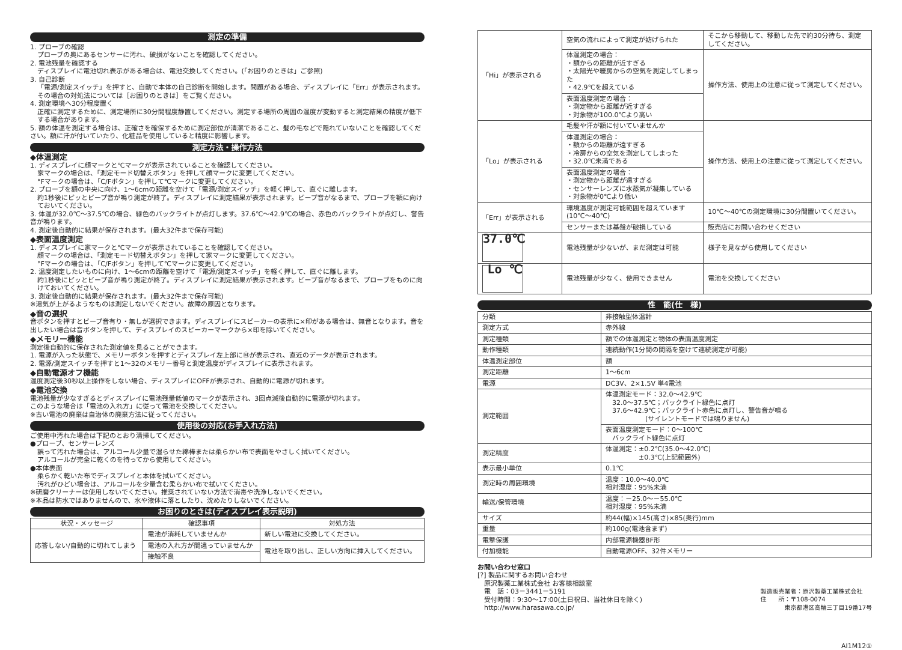測定の準備
1. プローブの確認
プローブの奥にあるセンサーに汚れ、破損がないことを確認してください。
2. 電池残量を確認する
ディスプレイに電池切れ表示がある場合は、電池交換してください。(「お困りのときは」ご参照)
3. 自己診断
「電源/測定スイッチ」を押すと、自動で本体の自己診断を開始します。問題がある場合、ディスプレイに「Err」が表示されます。その場合の対処法については［お困りのときは］をご覧ください。
4. 測定環境へ30分程度置く
正確に測定するために、測定場所に30分間程度静置してください。測定する場所の周囲の温度が変動すると測定結果の精度が低下する場合があります。
5. 額の体温を測定する場合は、正確さを確保するために測定部位が清潔であること、髪の毛などで隠れていないことを確認してください。額に汗が付いていたり、化粧品を使用していると精度に影響します。
測定方法・操作方法
◆体温測定
1. ディスプレイに顔マークと℃マークが表示されていることを確認してください。
家マークの場合は、「測定モード切替えボタン」を押して顔マークに変更してください。
°Fマークの場合は、「C/Fボタン」を押して℃マークに変更してください。
2. プローブを額の中央に向け、1～6cmの距離を空けて「電源/測定スイッチ」を軽く押して、直ぐに離します。
約1秒後にピッとビープ音が鳴り測定が終了。ディスプレイに測定結果が表示されます。ビープ音がなるまで、プローブを額に向けておいてください。
3. 体温が32.0℃～37.5℃の場合、緑色のバックライトが点灯します。37.6℃～42.9℃の場合、赤色のバックライトが点灯し、警告音が鳴ります。
4. 測定後自動的に結果が保存されます。(最大32件まで保存可能)
◆表面温度測定
1. ディスプレイに家マークと℃マークが表示されていることを確認してください。
顔マークの場合は、「測定モード切替えボタン」を押して家マークに変更してください。
°Fマークの場合は、「C/Fボタン」を押して℃マークに変更してください。
2. 温度測定したいものに向け、1～6cmの距離を空けて「電源/測定スイッチ」を軽く押して、直ぐに離します。
約1秒後にピッとビープ音が鳴り測定が終了。ディスプレイに測定結果が表示されます。ビープ音がなるまで、プローブをものに向けておいてください。
3. 測定後自動的に結果が保存されます。(最大32件まで保存可能)
※湯気が上がるようなものは測定しないでください。故障の原因となります。
◆音の選択
音ボタンを押すとビープ音有り・無しが選択できます。ディスプレイにスピーカーの表示に×印がある場合は、無音となります。音を出したい場合は音ボタンを押して、ディスプレイのスピーカーマークから×印を除いてください。
◆メモリー機能
測定後自動的に保存された測定値を見ることができます。
1. 電源が入った状態で、メモリーボタンを押すとディスプレイ左上部にⓂが表示され、直近のデータが表示されます。
2. 電源/測定スイッチを押すと1～32のメモリー番号と測定温度がディスプレイに表示されます。
◆自動電源オフ機能
温度測定後30秒以上操作をしない場合、ディスプレイにOFFが表示され、自動的に電源が切れます。
◆電池交換
電池残量が少なすぎるとディスプレイに電池残量低値のマークが表示され、3回点滅後自動的に電源が切れます。
このような場合は「電池の入れ方」に従って電池を交換してください。
※古い電池の廃棄は自治体の廃棄方法に従ってください。
使用後の対応(お手入れ方法)
ご使用中汚れた場合は下記のとおり清掃してください。
●プローブ、センサーレンズ
誤って汚れた場合は、アルコール少量で湿らせた綿棒または柔らかい布で表面をやさしく拭いてください。
アルコールが完全に乾くのを待ってから使用してください。
●本体表面
柔らかく乾いた布でディスプレイと本体を拭いてください。
汚れがひどい場合は、アルコールを少量含む柔らかい布で拭いてください。
※研磨クリーナーは使用しないでください。推奨されていない方法で消毒や洗浄しないでください。
※本品は防水ではありませんので、水や液体に落としたり、沈めたりしないでください。
お困りのときは(ディスプレイ表示説明)
| 状況・メッセージ | 確認事項 | 対処方法 |
| --- | --- | --- |
| 応答しない/自動的に切れてしまう | 電池が消耗していませんか | 新しい電池に交換してください。 |
| | 電池の入れ方が間違っていませんか | 電池を取り出し、正しい方向に挿入してください。 |
| | 接触不良 | |
| 「Hi」が表示される | 空気の流れによって測定が妨げられた | そこから移動して、移動した先で約30分待ち、測定してください。 |
| | 体温測定の場合： ・額からの距離が近すぎる ・太陽光や暖房からの空気を測定してしまった ・42.9℃を超えている | 操作方法、使用上の注意に従って測定してください。 |
| | 表面温度測定の場合： ・測定物から距離が近すぎる ・対象物が100.0℃より高い | |
| 「Lo」が表示される | 毛髪や汗が額に付いていませんか | 操作方法、使用上の注意に従って測定してください。 |
| | 体温測定の場合： ・額からの距離が遠すぎる ・冷房からの空気を測定してしまった ・32.0℃未満である | |
| | 表面温度測定の場合： ・測定物から距離が遠すぎる ・センサーレンズに水蒸気が凝集している ・対象物が0℃より低い | |
| 「Err」が表示される | 環境温度が測定可能範囲を超えています(10℃～40℃) | 10℃～40℃の測定環境に30分間置いてください。 |
| | センサーまたは基盤が破損している | 販売店にお問い合わせください |
| 37.0℃ | 電池残量が少ないが、まだ測定は可能 | 様子を見ながら使用してください |
| Lo ℃ | 電池残量が少なく、使用できません | 電池を交換してください |
性　能(仕　様)
| 分類 | 非接触型体温計 |
| 測定方式 | 赤外線 |
| 測定種類 | 額での体温測定と物体の表面温度測定 |
| 動作種類 | 連続動作(1分間の間隔を空けて連続測定が可能) |
| 体温測定部位 | 額 |
| 測定距離 | 1～6cm |
| 電源 | DC3V、2×1.5V 単4電池 |
| 測定範囲 | 体温測定モード：32.0～42.9℃ 32.0～37.5℃；バックライト緑色に点灯 37.6～42.9℃；バックライト赤色に点灯し、警告音が鳴る (サイレントモードでは鳴りません) |
| | 表面温度測定モード：0～100℃ バックライト緑色に点灯 |
| 測定精度 | 体温測定：±0.2℃(35.0～42.0℃) ±0.3℃(上記範囲外) |
| 表示最小単位 | 0.1℃ |
| 測定時の周囲環境 | 温度：10.0～40.0℃ 相対湿度：95%未満 |
| 輸送/保管環境 | 温度：－25.0～－55.0℃ 相対湿度：95%未満 |
| サイズ | 約44(幅)×145(高さ)×85(奥行)mm |
| 重量 | 約100g(電池含まず) |
| 電撃保護 | 内部電源機器BF形 |
| 付加機能 | 自動電源OFF、32件メモリー |
お問い合わせ窓口
[?] 製品に関するお問い合わせ
　原沢製薬工業株式会社 お客様相談室
　電　話：03－3441－5191
　受付時間：9:30～17:00(土日祝日、当社休日を除く)
　http://www.harasawa.co.jp/
製造販売業者：原沢製薬工業株式会社
住　　所：〒108-0074
　　　　東京都港区高輪三丁目19番17号
AI1M12①